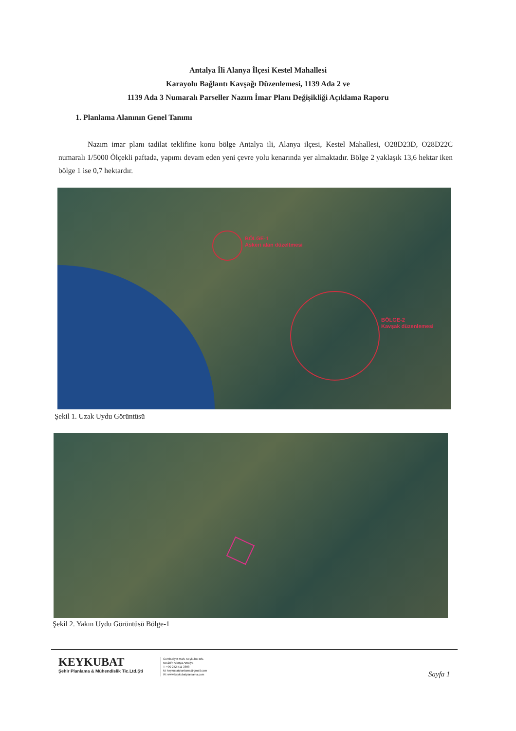Antalya İli Alanya İlçesi Kestel Mahallesi
Karayolu Bağlantı Kavşağı Düzenlemesi, 1139 Ada 2 ve
1139 Ada 3 Numaralı Parseller Nazım İmar Planı Değişikliği Açıklama Raporu
1. Planlama Alanının Genel Tanımı
Nazım imar planı tadilat teklifine konu bölge Antalya ili, Alanya ilçesi, Kestel Mahallesi, O28D23D, O28D22C numaralı 1/5000 Ölçekli paftada, yapımı devam eden yeni çevre yolu kenarında yer almaktadır. Bölge 2 yaklaşık 13,6 hektar iken bölge 1 ise 0,7 hektardır.
BÖLGE-1
Askeri alan düzeltmesi
BÖLGE-2
Kavşak düzenlemesi
Şekil 1. Uzak Uydu Görüntüsü
Şekil 2. Yakın Uydu Görüntüsü Bölge-1
KEYKUBAT
Şehir Planlama & Mühendislik Tic.Ltd.Şti
Cumhuriyet Mah. Keykubat Blv.
No:20/4 Alanya Antalya
T: +90 242 511 3898
M: keykubatplanlama@gmail.com
W: www.keykubatplanlama.com
Sayfa 1